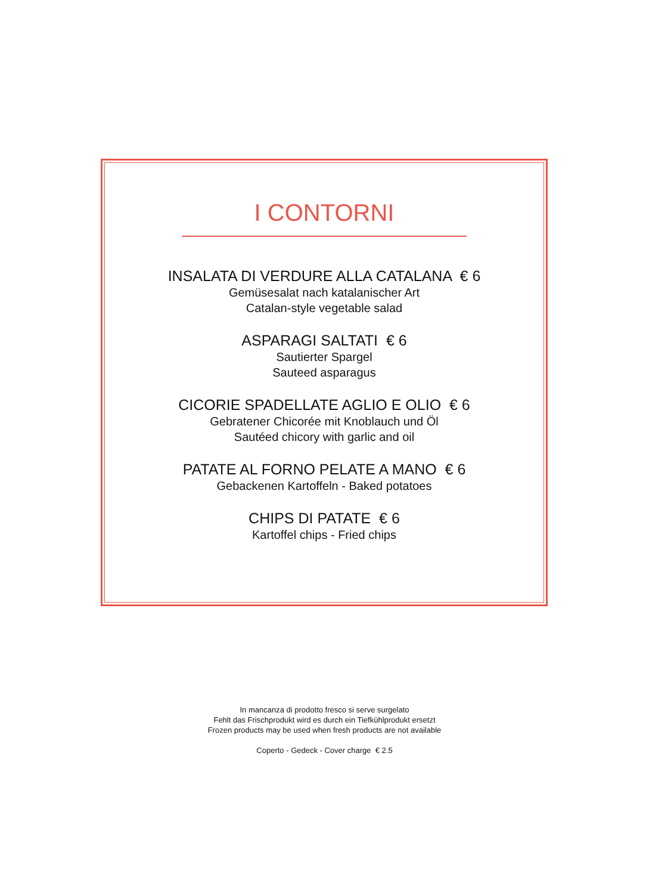I CONTORNI
INSALATA DI VERDURE ALLA CATALANA € 6
Gemüsesalat nach katalanischer Art
Catalan-style vegetable salad
ASPARAGI SALTATI € 6
Sautierter Spargel
Sauteed asparagus
CICORIE SPADELLATE AGLIO E OLIO € 6
Gebratener Chicorée mit Knoblauch und Öl
Sautéed chicory with garlic and oil
PATATE AL FORNO PELATE A MANO € 6
Gebackenen Kartoffeln - Baked potatoes
CHIPS DI PATATE € 6
Kartoffel chips - Fried chips
In mancanza di prodotto fresco si serve surgelato
Fehlt das Frischprodukt wird es durch ein Tiefkühlprodukt ersetzt
Frozen products may be used when fresh products are not available
Coperto - Gedeck - Cover charge € 2.5